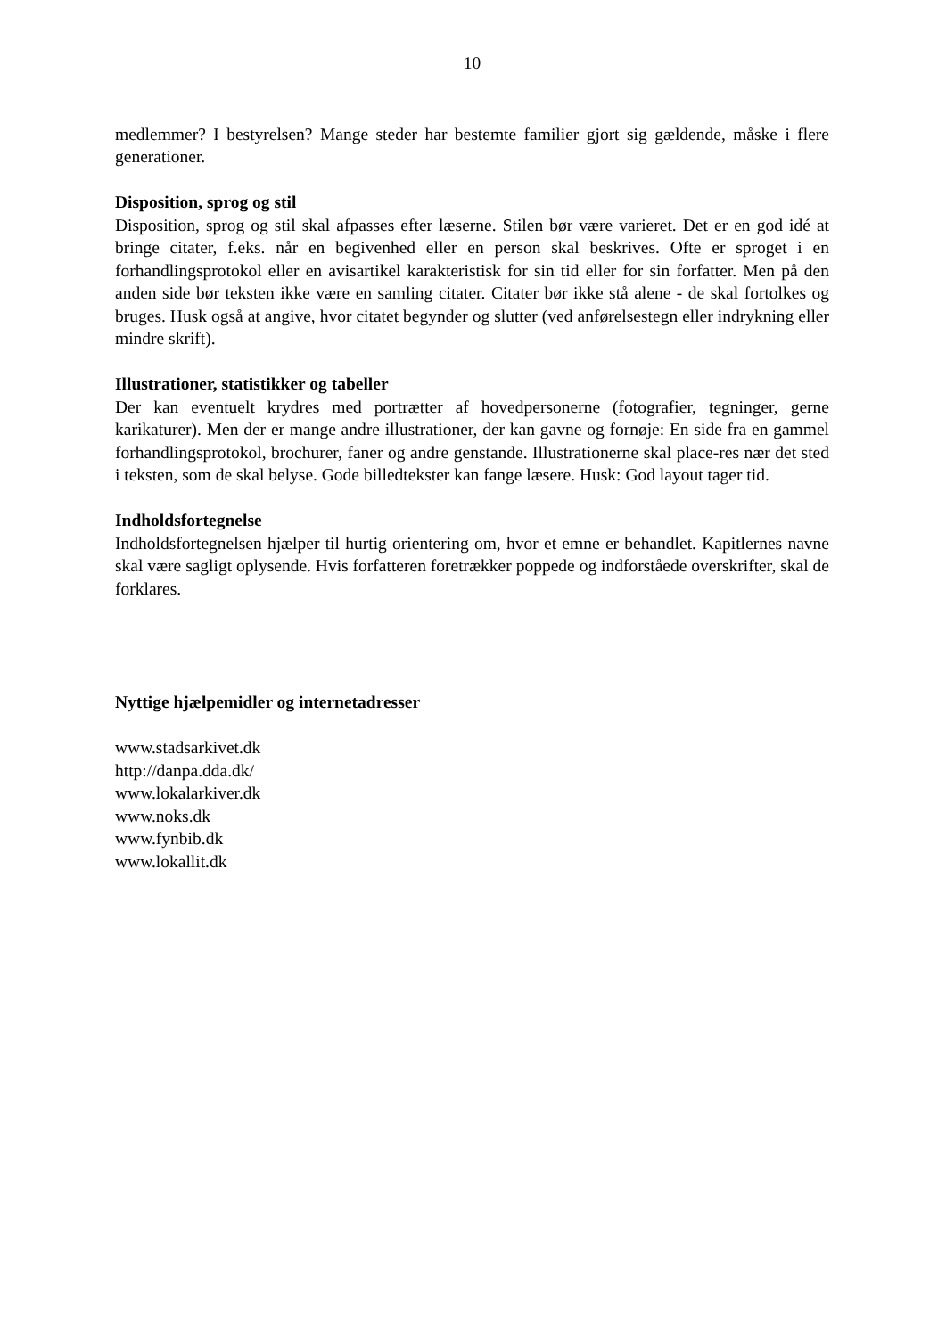10
medlemmer? I bestyrelsen? Mange steder har bestemte familier gjort sig gældende, måske i flere generationer.
Disposition, sprog og stil
Disposition, sprog og stil skal afpasses efter læserne. Stilen bør være varieret. Det er en god idé at bringe citater, f.eks. når en begivenhed eller en person skal beskrives. Ofte er sproget i en forhandlingsprotokol eller en avisartikel karakteristisk for sin tid eller for sin forfatter. Men på den anden side bør teksten ikke være en samling citater. Citater bør ikke stå alene - de skal fortolkes og bruges. Husk også at angive, hvor citatet begynder og slutter (ved anførelsestegn eller indrykning eller mindre skrift).
Illustrationer, statistikker og tabeller
Der kan eventuelt krydres med portrætter af hovedpersonerne (fotografier, tegninger, gerne karikaturer). Men der er mange andre illustrationer, der kan gavne og fornøje: En side fra en gammel forhandlingsprotokol, brochurer, faner og andre genstande. Illustrationerne skal place-res nær det sted i teksten, som de skal belyse. Gode billedtekster kan fange læsere. Husk: God layout tager tid.
Indholdsfortegnelse
Indholdsfortegnelsen hjælper til hurtig orientering om, hvor et emne er behandlet. Kapitlernes navne skal være sagligt oplysende. Hvis forfatteren foretrækker poppede og indforståede overskrifter, skal de forklares.
Nyttige hjælpemidler og internetadresser
www.stadsarkivet.dk
http://danpa.dda.dk/
www.lokalarkiver.dk
www.noks.dk
www.fynbib.dk
www.lokallit.dk